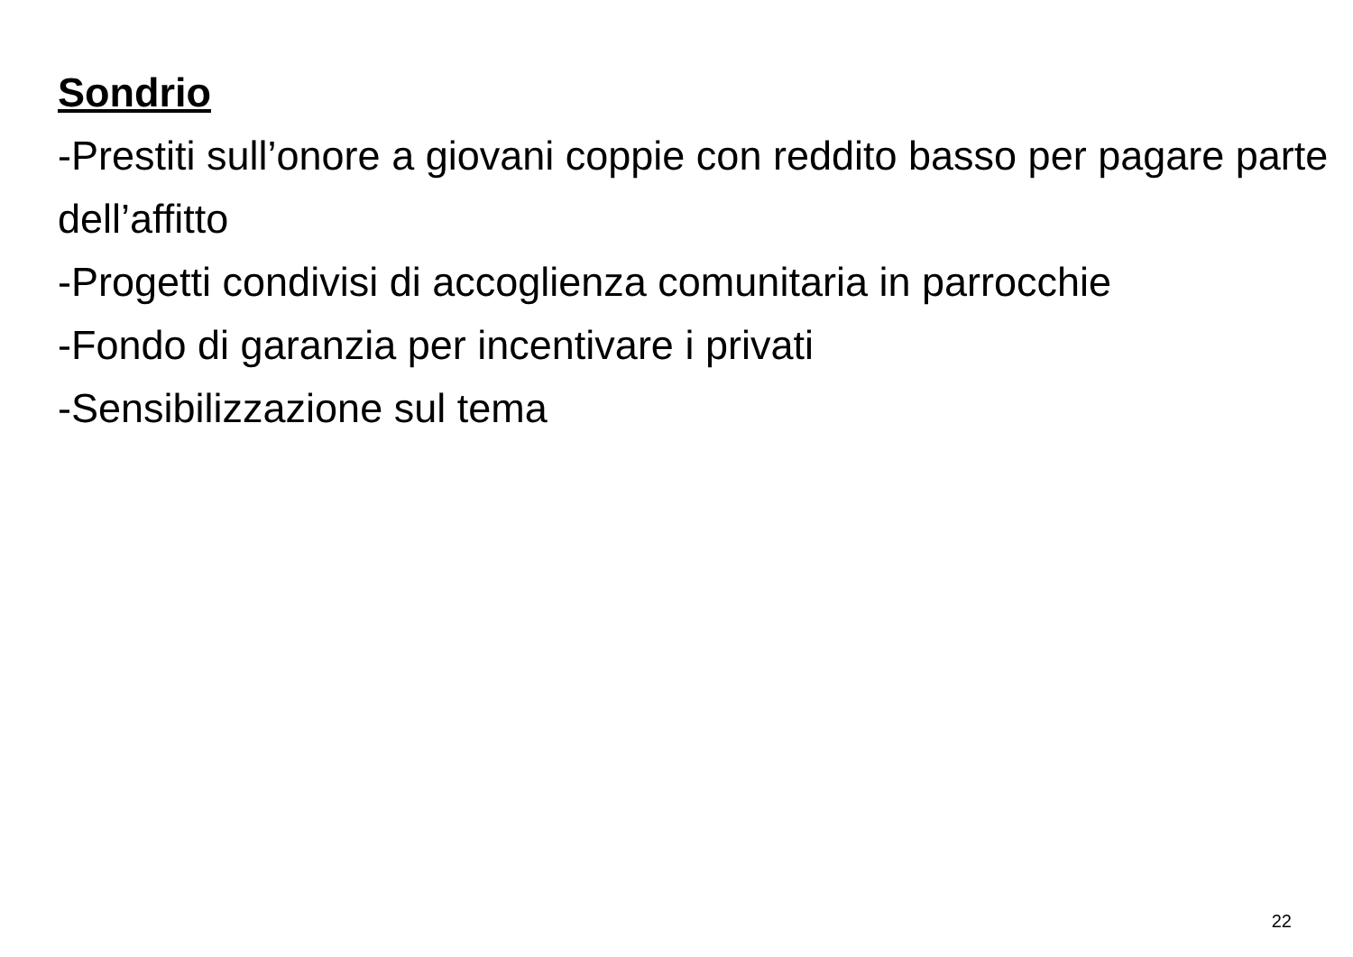Sondrio
-Prestiti sull’onore a giovani coppie con reddito basso per pagare parte dell’affitto
-Progetti condivisi di accoglienza comunitaria in parrocchie
-Fondo di garanzia per incentivare i privati
-Sensibilizzazione sul tema
22